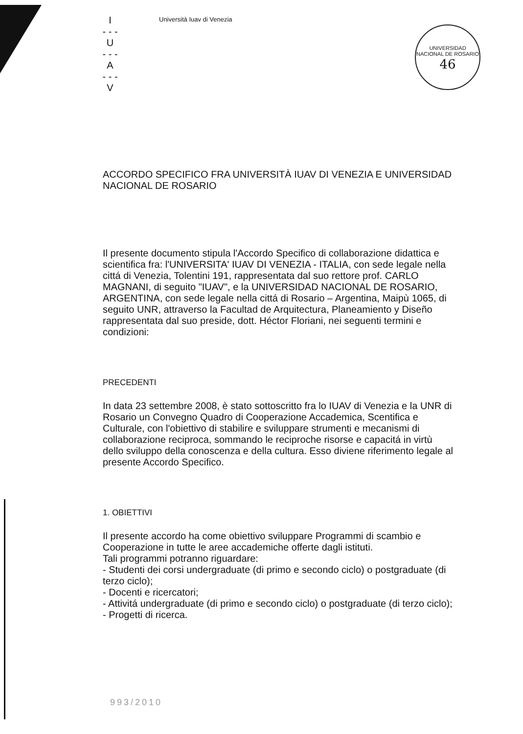I
- - -
U
- - -
A
- - -
V
Università Iuav di Venezia
UNIVERSIDAD NACIONAL DE ROSARIO
46
ACCORDO SPECIFICO FRA UNIVERSITÀ IUAV DI VENEZIA E UNIVERSIDAD NACIONAL DE ROSARIO
Il presente documento stipula l'Accordo Specifico di collaborazione didattica e scientifica fra: l'UNIVERSITA' IUAV DI VENEZIA - ITALIA, con sede legale nella cittá di Venezia, Tolentini 191, rappresentata dal suo rettore prof. CARLO MAGNANI, di seguito "IUAV", e la UNIVERSIDAD NACIONAL DE ROSARIO, ARGENTINA, con sede legale nella cittá di Rosario – Argentina, Maipù 1065, di seguito UNR, attraverso la Facultad de Arquitectura, Planeamiento y Diseño rappresentata dal suo preside, dott. Héctor Floriani, nei seguenti termini e condizioni:
PRECEDENTI
In data 23 settembre 2008, è stato sottoscritto fra lo IUAV di Venezia e la UNR di Rosario un Convegno Quadro di Cooperazione Accademica, Scentifica e Culturale, con l'obiettivo di stabilire e sviluppare strumenti e mecanismi di collaborazione reciproca, sommando le reciproche risorse e capacitá in virtù dello sviluppo della conoscenza e della cultura. Esso diviene riferimento legale al presente Accordo Specifico.
1. OBIETTIVI
Il presente accordo ha come obiettivo sviluppare Programmi di scambio e Cooperazione in tutte le aree accademiche offerte dagli istituti.
Tali programmi potranno riguardare:
- Studenti dei corsi undergraduate (di primo e secondo ciclo) o postgraduate (di terzo ciclo);
- Docenti e ricercatori;
- Attivitá undergraduate (di primo e secondo ciclo) o postgraduate (di terzo ciclo);
- Progetti di ricerca.
993/2010